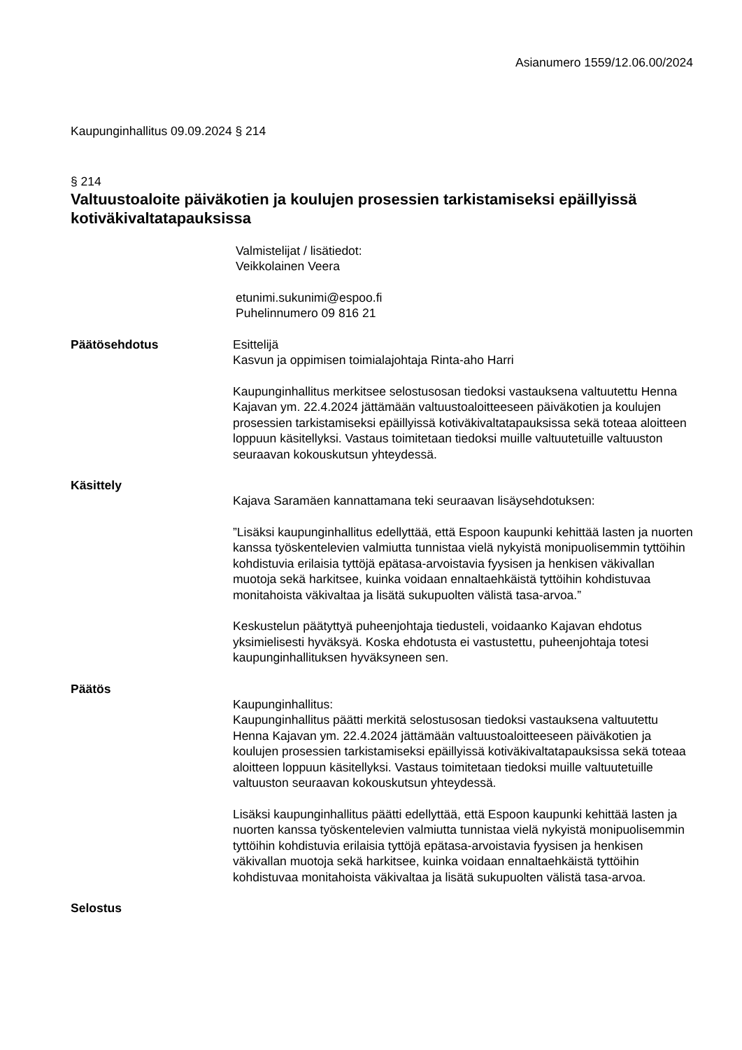Asianumero 1559/12.06.00/2024
Kaupunginhallitus 09.09.2024 § 214
§ 214
Valtuustoaloite päiväkotien ja koulujen prosessien tarkistamiseksi epäillyissä kotiväkivaltatapauksissa
Valmistelijat / lisätiedot:
Veikkolainen Veera
etunimi.sukunimi@espoo.fi
Puhelinnumero 09 816 21
Päätösehdotus Esittelijä
Kasvun ja oppimisen toimialajohtaja Rinta-aho Harri
Kaupunginhallitus merkitsee selostusosan tiedoksi vastauksena valtuutettu Henna Kajavan ym. 22.4.2024 jättämään valtuustoaloitteeseen päiväkotien ja koulujen prosessien tarkistamiseksi epäillyissä kotiväkivaltatapauksissa sekä toteaa aloitteen loppuun käsitellyksi. Vastaus toimitetaan tiedoksi muille valtuutetuille valtuuston seuraavan kokouskutsun yhteydessä.
Käsittely
Kajava Saramäen kannattamana teki seuraavan lisäysehdotuksen:
”Lisäksi kaupunginhallitus edellyttää, että Espoon kaupunki kehittää lasten ja nuorten kanssa työskentelevien valmiutta tunnistaa vielä nykyistä monipuolisemmin tyttöihin kohdistuvia erilaisia tyttöjä epätasa-arvoistavia fyysisen ja henkisen väkivallan muotoja sekä harkitsee, kuinka voidaan ennaltaehkäistä tyttöihin kohdistuvaa monitahoista väkivaltaa ja lisätä sukupuolten välistä tasa-arvoa.”
Keskustelun päätyttyä puheenjohtaja tiedusteli, voidaanko Kajavan ehdotus yksimielisesti hyväksyä. Koska ehdotusta ei vastustettu, puheenjohtaja totesi kaupunginhallituksen hyväksyneen sen.
Päätös
Kaupunginhallitus:
Kaupunginhallitus päätti merkitä selostusosan tiedoksi vastauksena valtuutettu Henna Kajavan ym. 22.4.2024 jättämään valtuustoaloitteeseen päiväkotien ja koulujen prosessien tarkistamiseksi epäillyissä kotiväkivaltatapauksissa sekä toteaa aloitteen loppuun käsitellyksi. Vastaus toimitetaan tiedoksi muille valtuutetuille valtuuston seuraavan kokouskutsun yhteydessä.
Lisäksi kaupunginhallitus päätti edellyttää, että Espoon kaupunki kehittää lasten ja nuorten kanssa työskentelevien valmiutta tunnistaa vielä nykyistä monipuolisemmin tyttöihin kohdistuvia erilaisia tyttöjä epätasa-arvoistavia fyysisen ja henkisen väkivallan muotoja sekä harkitsee, kuinka voidaan ennaltaehkäistä tyttöihin kohdistuvaa monitahoista väkivaltaa ja lisätä sukupuolten välistä tasa-arvoa.
Selostus